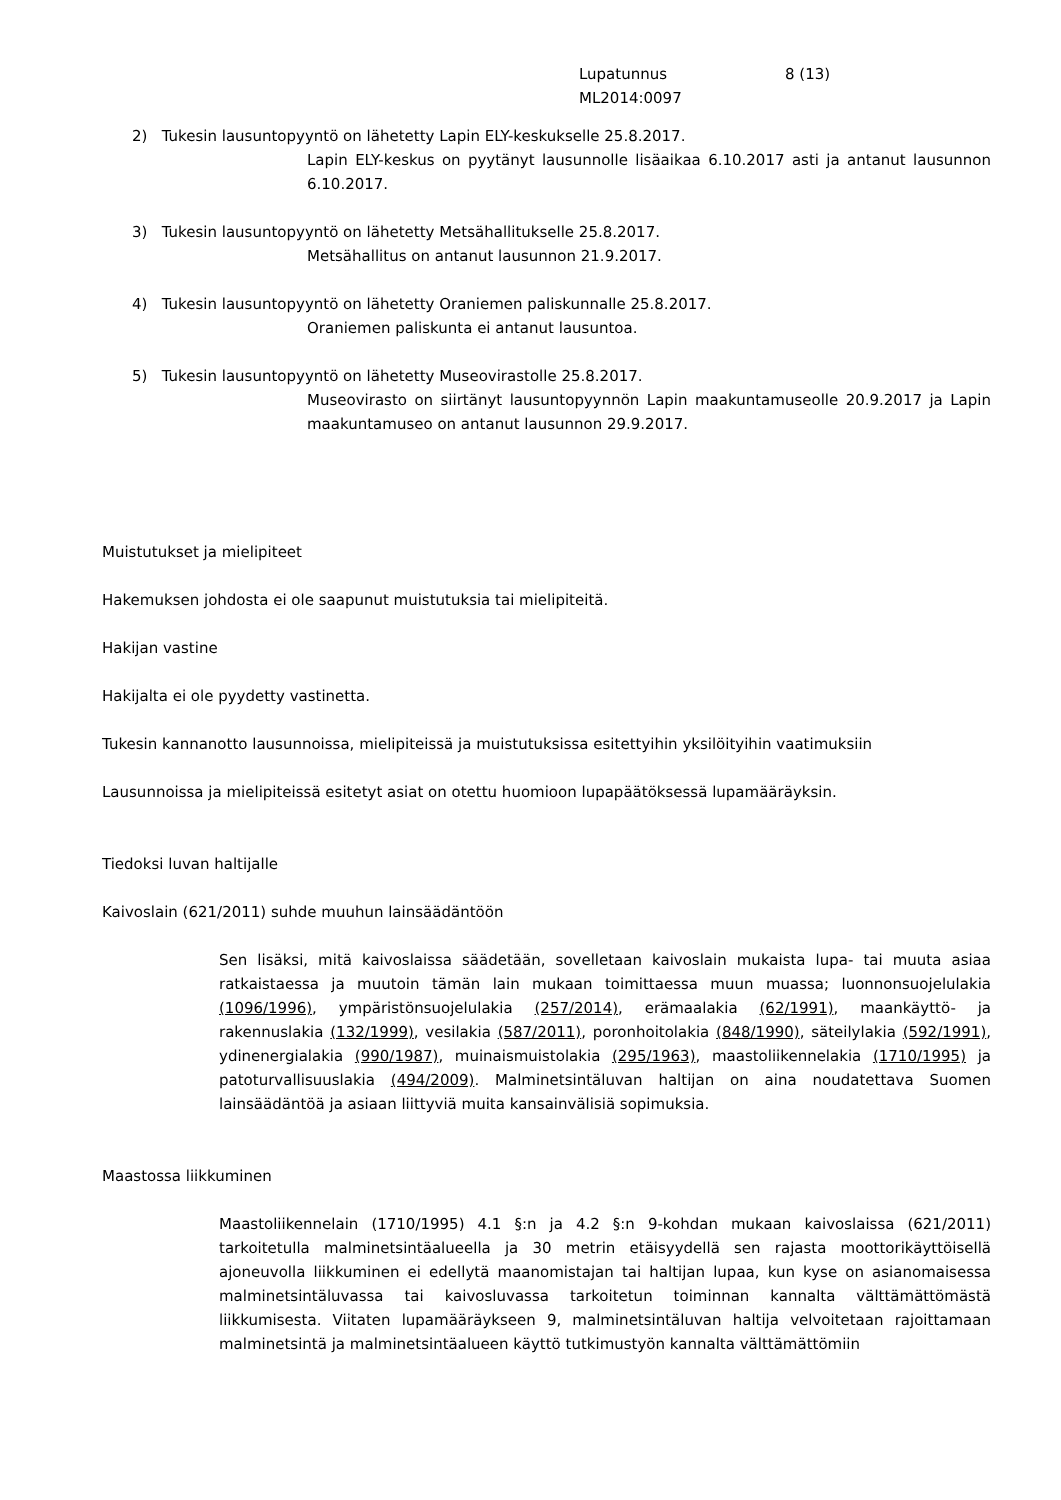Lupatunnus
ML2014:0097
8 (13)
2) Tukesin lausuntopyyntö on lähetetty Lapin ELY-keskukselle 25.8.2017.
Lapin ELY-keskus on pyytänyt lausunnolle lisäaikaa 6.10.2017 asti ja antanut lausunnon 6.10.2017.
3) Tukesin lausuntopyyntö on lähetetty Metsähallitukselle 25.8.2017.
Metsähallitus on antanut lausunnon 21.9.2017.
4) Tukesin lausuntopyyntö on lähetetty Oraniemen paliskunnalle 25.8.2017.
Oraniemen paliskunta ei antanut lausuntoa.
5) Tukesin lausuntopyyntö on lähetetty Museovirastolle 25.8.2017.
Museovirasto on siirtänyt lausuntopyynnön Lapin maakuntamuseolle 20.9.2017 ja Lapin maakuntamuseo on antanut lausunnon 29.9.2017.
Muistutukset ja mielipiteet
Hakemuksen johdosta ei ole saapunut muistutuksia tai mielipiteitä.
Hakijan vastine
Hakijalta ei ole pyydetty vastinetta.
Tukesin kannanotto lausunnoissa, mielipiteissä ja muistutuksissa esitettyihin yksilöityihin vaatimuksiin
Lausunnoissa ja mielipiteissä esitetyt asiat on otettu huomioon lupapäätöksessä lupamääräyksin.
Tiedoksi luvan haltijalle
Kaivoslain (621/2011) suhde muuhun lainsäädäntöön
Sen lisäksi, mitä kaivoslaissa säädetään, sovelletaan kaivoslain mukaista lupa- tai muuta asiaa ratkaistaessa ja muutoin tämän lain mukaan toimittaessa muun muassa; luonnonsuojelulakia (1096/1996), ympäristönsuojelulakia (257/2014), erämaalakia (62/1991), maankäyttö- ja rakennuslakia (132/1999), vesilakia (587/2011), poronhoitolakia (848/1990), säteilylakia (592/1991), ydinenergialakia (990/1987), muinaismuistolakia (295/1963), maastoliikennelakia (1710/1995) ja patoturvallisuuslakia (494/2009). Malminetsintäluvan haltijan on aina noudatettava Suomen lainsäädäntöä ja asiaan liittyviä muita kansainvälisiä sopimuksia.
Maastossa liikkuminen
Maastoliikennelain (1710/1995) 4.1 §:n ja 4.2 §:n 9-kohdan mukaan kaivoslaissa (621/2011) tarkoitetulla malminetsintäalueella ja 30 metrin etäisyydellä sen rajasta moottorikäyttöisellä ajoneuvolla liikkuminen ei edellytä maanomistajan tai haltijan lupaa, kun kyse on asianomaisessa malminetsintäluvassa tai kaivosluvassa tarkoitetun toiminnan kannalta välttämättömästä liikkumisesta. Viitaten lupamääräykseen 9, malminetsintäluvan haltija velvoitetaan rajoittamaan malminetsintä ja malminetsintäalueen käyttö tutkimustyön kannalta välttämättömiin